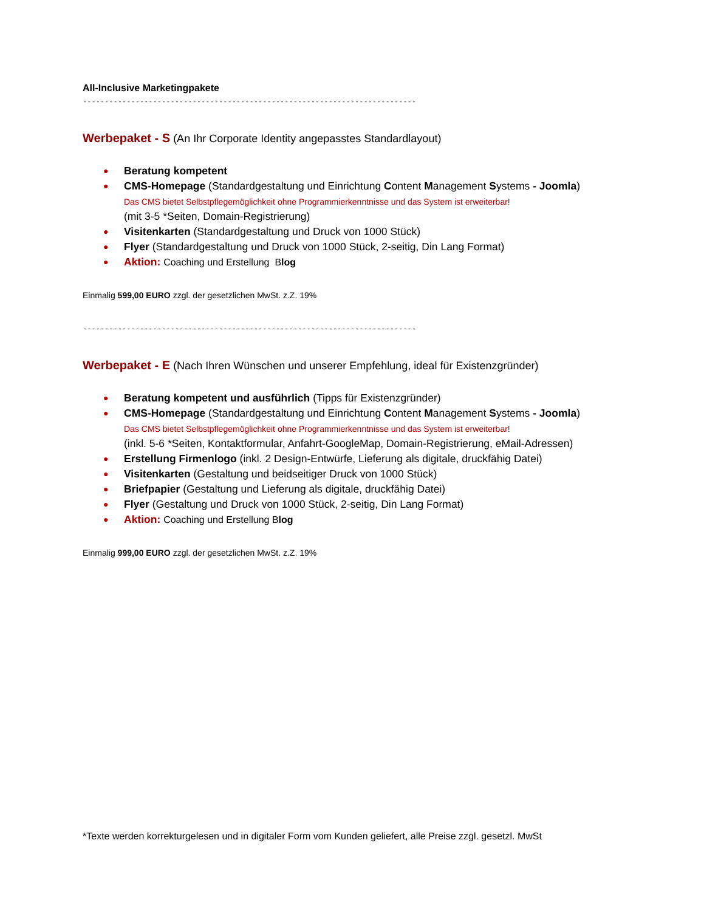All-Inclusive Marketingpakete
------------------------------------------------------------------------------------------------
Werbepaket - S (An Ihr Corporate Identity angepasstes Standardlayout)
● Beratung kompetent
● CMS-Homepage (Standardgestaltung und Einrichtung Content Management Systems - Joomla)
Das CMS bietet Selbstpflegemöglichkeit ohne Programmierkenntnisse und das System ist erweiterbar!
(mit 3-5 *Seiten, Domain-Registrierung)
● Visitenkarten (Standardgestaltung und Druck von 1000 Stück)
● Flyer (Standardgestaltung und Druck von 1000 Stück, 2-seitig, Din Lang Format)
● Aktion: Coaching und Erstellung Blog
Einmalig 599,00 EURO zzgl. der gesetzlichen MwSt. z.Z. 19%
------------------------------------------------------------------------------------------------
Werbepaket - E (Nach Ihren Wünschen und unserer Empfehlung, ideal für Existenzgründer)
● Beratung kompetent und ausführlich (Tipps für Existenzgründer)
● CMS-Homepage (Standardgestaltung und Einrichtung Content Management Systems - Joomla)
Das CMS bietet Selbstpflegemöglichkeit ohne Programmierkenntnisse und das System ist erweiterbar!
(inkl. 5-6 *Seiten, Kontaktformular, Anfahrt-GoogleMap, Domain-Registrierung, eMail-Adressen)
● Erstellung Firmenlogo (inkl. 2 Design-Entwürfe, Lieferung als digitale, druckfähig Datei)
● Visitenkarten (Gestaltung und beidseitiger Druck von 1000 Stück)
● Briefpapier (Gestaltung und Lieferung als digitale, druckfähig Datei)
● Flyer (Gestaltung und Druck von 1000 Stück, 2-seitig, Din Lang Format)
● Aktion: Coaching und Erstellung Blog
Einmalig 999,00 EURO zzgl. der gesetzlichen MwSt. z.Z. 19%
*Texte werden korrekturgelesen und in digitaler Form vom Kunden geliefert, alle Preise zzgl. gesetzl. MwSt